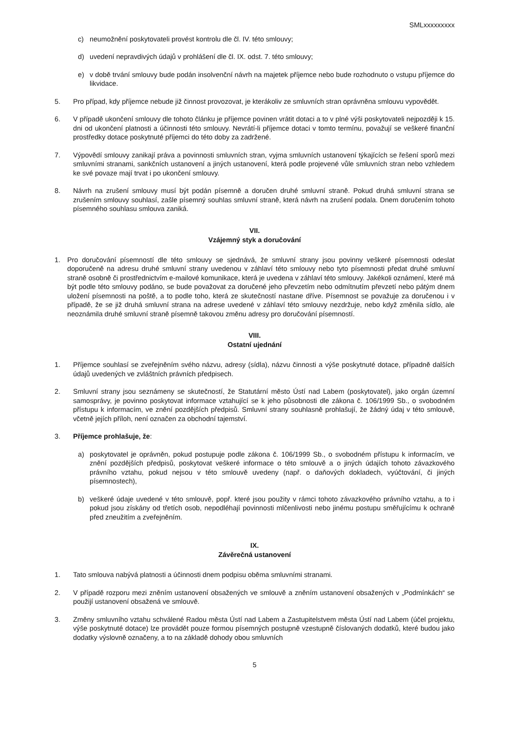SMLxxxxxxxxx
c) neumožnění poskytovateli provést kontrolu dle čl. IV. této smlouvy;
d) uvedení nepravdivých údajů v prohlášení dle čl. IX. odst. 7. této smlouvy;
e) v době trvání smlouvy bude podán insolvenční návrh na majetek příjemce nebo bude rozhodnuto o vstupu příjemce do likvidace.
5. Pro případ, kdy příjemce nebude již činnost provozovat, je kterákoliv ze smluvních stran oprávněna smlouvu vypovědět.
6. V případě ukončení smlouvy dle tohoto článku je příjemce povinen vrátit dotaci a to v plné výši poskytovateli nejpozději k 15. dni od ukončení platnosti a účinnosti této smlouvy. Nevrátí-li příjemce dotaci v tomto termínu, považují se veškeré finanční prostředky dotace poskytnuté příjemci do této doby za zadržené.
7. Výpovědí smlouvy zanikají práva a povinnosti smluvních stran, vyjma smluvních ustanovení týkajících se řešení sporů mezi smluvními stranami, sankčních ustanovení a jiných ustanovení, která podle projevené vůle smluvních stran nebo vzhledem ke své povaze mají trvat i po ukončení smlouvy.
8. Návrh na zrušení smlouvy musí být podán písemně a doručen druhé smluvní straně. Pokud druhá smluvní strana se zrušením smlouvy souhlasí, zašle písemný souhlas smluvní straně, která návrh na zrušení podala. Dnem doručením tohoto písemného souhlasu smlouva zaniká.
VII.
Vzájemný styk a doručování
1. Pro doručování písemností dle této smlouvy se sjednává, že smluvní strany jsou povinny veškeré písemnosti odeslat doporučeně na adresu druhé smluvní strany uvedenou v záhlaví této smlouvy nebo tyto písemnosti předat druhé smluvní straně osobně či prostřednictvím e-mailové komunikace, která je uvedena v záhlaví této smlouvy. Jakékoli oznámení, které má být podle této smlouvy podáno, se bude považovat za doručené jeho převzetím nebo odmítnutím převzetí nebo pátým dnem uložení písemnosti na poště, a to podle toho, která ze skutečností nastane dříve. Písemnost se považuje za doručenou i v případě, že se již druhá smluvní strana na adrese uvedené v záhlaví této smlouvy nezdržuje, nebo když změnila sídlo, ale neoznámila druhé smluvní straně písemně takovou změnu adresy pro doručování písemností.
VIII.
Ostatní ujednání
1. Příjemce souhlasí se zveřejněním svého názvu, adresy (sídla), názvu činnosti a výše poskytnuté dotace, případně dalších údajů uvedených ve zvláštních právních předpisech.
2. Smluvní strany jsou seznámeny se skutečností, že Statutární město Ústí nad Labem (poskytovatel), jako orgán územní samosprávy, je povinno poskytovat informace vztahující se k jeho působnosti dle zákona č. 106/1999 Sb., o svobodném přístupu k informacím, ve znění pozdějších předpisů. Smluvní strany souhlasně prohlašují, že žádný údaj v této smlouvě, včetně jejích příloh, není označen za obchodní tajemství.
3. Příjemce prohlašuje, že:
a) poskytovatel je oprávněn, pokud postupuje podle zákona č. 106/1999 Sb., o svobodném přístupu k informacím, ve znění pozdějších předpisů, poskytovat veškeré informace o této smlouvě a o jiných údajích tohoto závazkového právního vztahu, pokud nejsou v této smlouvě uvedeny (např. o daňových dokladech, vyúčtování, či jiných písemnostech),
b) veškeré údaje uvedené v této smlouvě, popř. které jsou použity v rámci tohoto závazkového právního vztahu, a to i pokud jsou získány od třetích osob, nepodléhají povinnosti mlčenlivosti nebo jinému postupu směřujícímu k ochraně před zneužitím a zveřejněním.
IX.
Závěrečná ustanovení
1. Tato smlouva nabývá platnosti a účinnosti dnem podpisu oběma smluvními stranami.
2. V případě rozporu mezi zněním ustanovení obsažených ve smlouvě a zněním ustanovení obsažených v „Podmínkách“ se použijí ustanovení obsažená ve smlouvě.
3. Změny smluvního vztahu schválené Radou města Ústí nad Labem a Zastupitelstvem města Ústí nad Labem (účel projektu, výše poskytnuté dotace) lze provádět pouze formou písemných postupně vzestupně číslovaných dodatků, které budou jako dodatky výslovně označeny, a to na základě dohody obou smluvních
5